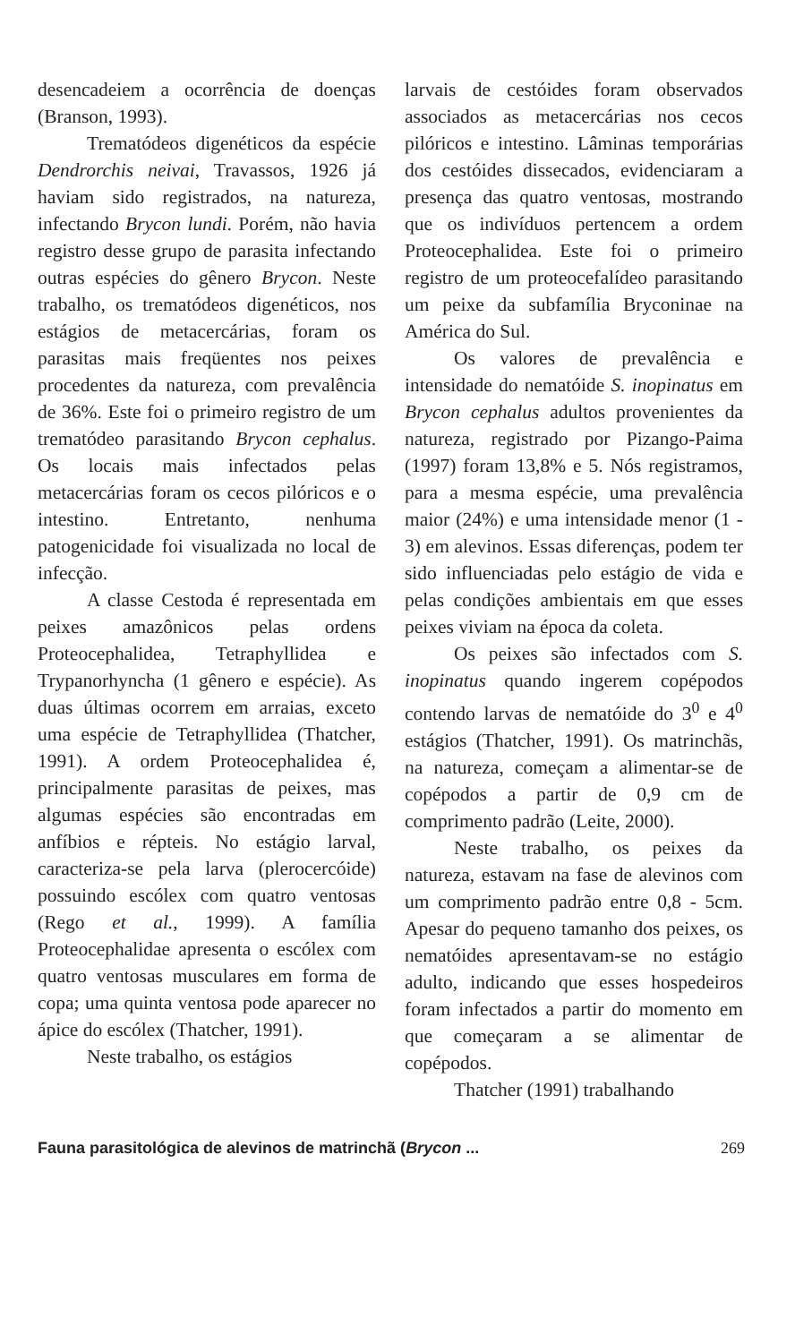desencadeiem a ocorrência de doenças (Branson, 1993).
Trematódeos digenéticos da espécie Dendrorchis neivai, Travassos, 1926 já haviam sido registrados, na natureza, infectando Brycon lundi. Porém, não havia registro desse grupo de parasita infectando outras espécies do gênero Brycon. Neste trabalho, os trematódeos digenéticos, nos estágios de metacercárias, foram os parasitas mais freqüentes nos peixes procedentes da natureza, com prevalência de 36%. Este foi o primeiro registro de um trematódeo parasitando Brycon cephalus. Os locais mais infectados pelas metacercárias foram os cecos pilóricos e o intestino. Entretanto, nenhuma patogenicidade foi visualizada no local de infecção.
A classe Cestoda é representada em peixes amazônicos pelas ordens Proteocephalidea, Tetraphyllidea e Trypanorhyncha (1 gênero e espécie). As duas últimas ocorrem em arraias, exceto uma espécie de Tetraphyllidea (Thatcher, 1991). A ordem Proteocephalidea é, principalmente parasitas de peixes, mas algumas espécies são encontradas em anfíbios e répteis. No estágio larval, caracteriza-se pela larva (plerocercóide) possuindo escólex com quatro ventosas (Rego et al., 1999). A família Proteocephalidae apresenta o escólex com quatro ventosas musculares em forma de copa; uma quinta ventosa pode aparecer no ápice do escólex (Thatcher, 1991).
Neste trabalho, os estágios
larvais de cestóides foram observados associados as metacercárias nos cecos pilóricos e intestino. Lâminas temporárias dos cestóides dissecados, evidenciaram a presença das quatro ventosas, mostrando que os indivíduos pertencem a ordem Proteocephalidea. Este foi o primeiro registro de um proteocefalídeo parasitando um peixe da subfamília Bryconinae na América do Sul.
Os valores de prevalência e intensidade do nematóide S. inopinatus em Brycon cephalus adultos provenientes da natureza, registrado por Pizango-Paima (1997) foram 13,8% e 5. Nós registramos, para a mesma espécie, uma prevalência maior (24%) e uma intensidade menor (1 - 3) em alevinos. Essas diferenças, podem ter sido influenciadas pelo estágio de vida e pelas condições ambientais em que esses peixes viviam na época da coleta.
Os peixes são infectados com S. inopinatus quando ingerem copépodos contendo larvas de nematóide do 3<sup>0</sup> e 4<sup>0</sup> estágios (Thatcher, 1991). Os matrinchãs, na natureza, começam a alimentar-se de copépodos a partir de 0,9 cm de comprimento padrão (Leite, 2000).
Neste trabalho, os peixes da natureza, estavam na fase de alevinos com um comprimento padrão entre 0,8 - 5cm. Apesar do pequeno tamanho dos peixes, os nematóides apresentavam-se no estágio adulto, indicando que esses hospedeiros foram infectados a partir do momento em que começaram a se alimentar de copépodos.
Thatcher (1991) trabalhando
Fauna parasitológica de alevinos de matrinchã (Brycon ... 269